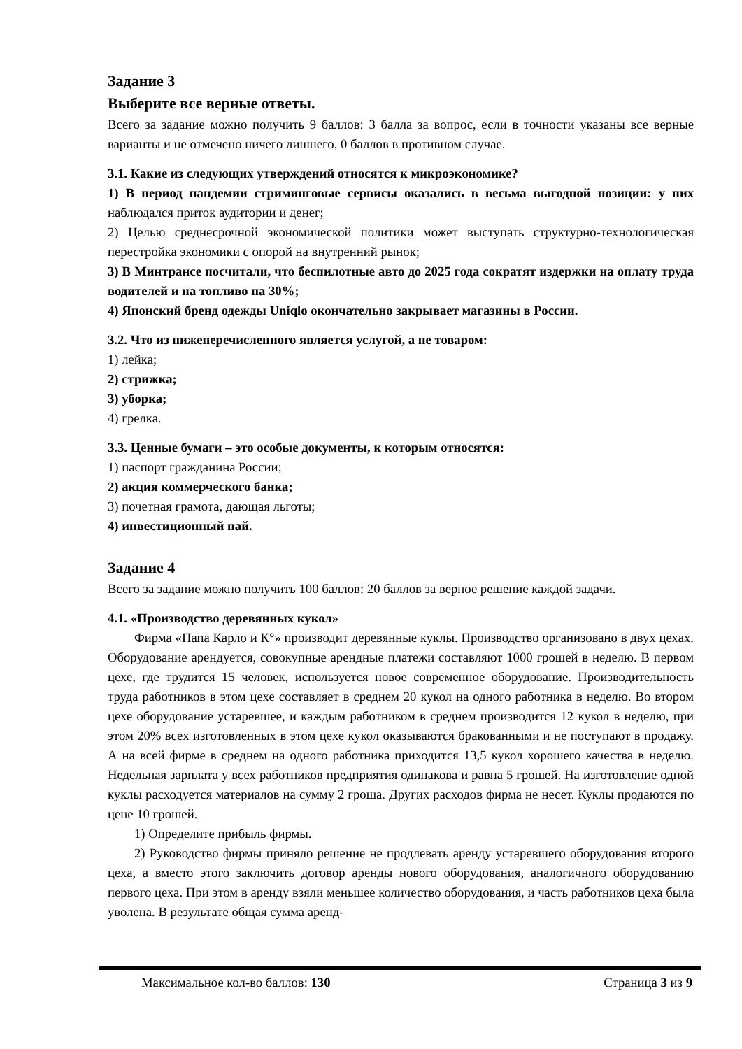Задание 3
Выберите все верные ответы.
Всего за задание можно получить 9 баллов: 3 балла за вопрос, если в точности указаны все верные варианты и не отмечено ничего лишнего, 0 баллов в противном случае.
3.1. Какие из следующих утверждений относятся к микроэкономике?
1) В период пандемии стриминговые сервисы оказались в весьма выгодной позиции: у них наблюдался приток аудитории и денег;
2) Целью среднесрочной экономической политики может выступать структурно-технологическая перестройка экономики с опорой на внутренний рынок;
3) В Минтрансе посчитали, что беспилотные авто до 2025 года сократят издержки на оплату труда водителей и на топливо на 30%;
4) Японский бренд одежды Uniqlo окончательно закрывает магазины в России.
3.2. Что из нижеперечисленного является услугой, а не товаром:
1) лейка;
2) стрижка;
3) уборка;
4) грелка.
3.3. Ценные бумаги – это особые документы, к которым относятся:
1) паспорт гражданина России;
2) акция коммерческого банка;
3) почетная грамота, дающая льготы;
4) инвестиционный пай.
Задание 4
Всего за задание можно получить 100 баллов: 20 баллов за верное решение каждой задачи.
4.1. «Производство деревянных кукол»
Фирма «Папа Карло и К°» производит деревянные куклы. Производство организовано в двух цехах. Оборудование арендуется, совокупные арендные платежи составляют 1000 грошей в неделю. В первом цехе, где трудится 15 человек, используется новое современное оборудование. Производительность труда работников в этом цехе составляет в среднем 20 кукол на одного работника в неделю. Во втором цехе оборудование устаревшее, и каждым работником в среднем производится 12 кукол в неделю, при этом 20% всех изготовленных в этом цехе кукол оказываются бракованными и не поступают в продажу. А на всей фирме в среднем на одного работника приходится 13,5 кукол хорошего качества в неделю. Недельная зарплата у всех работников предприятия одинакова и равна 5 грошей. На изготовление одной куклы расходуется материалов на сумму 2 гроша. Других расходов фирма не несет. Куклы продаются по цене 10 грошей.
1) Определите прибыль фирмы.
2) Руководство фирмы приняло решение не продлевать аренду устаревшего оборудования второго цеха, а вместо этого заключить договор аренды нового оборудования, аналогичного оборудованию первого цеха. При этом в аренду взяли меньшее количество оборудования, и часть работников цеха была уволена. В результате общая сумма аренд-
Максимальное кол-во баллов: 130 Страница 3 из 9